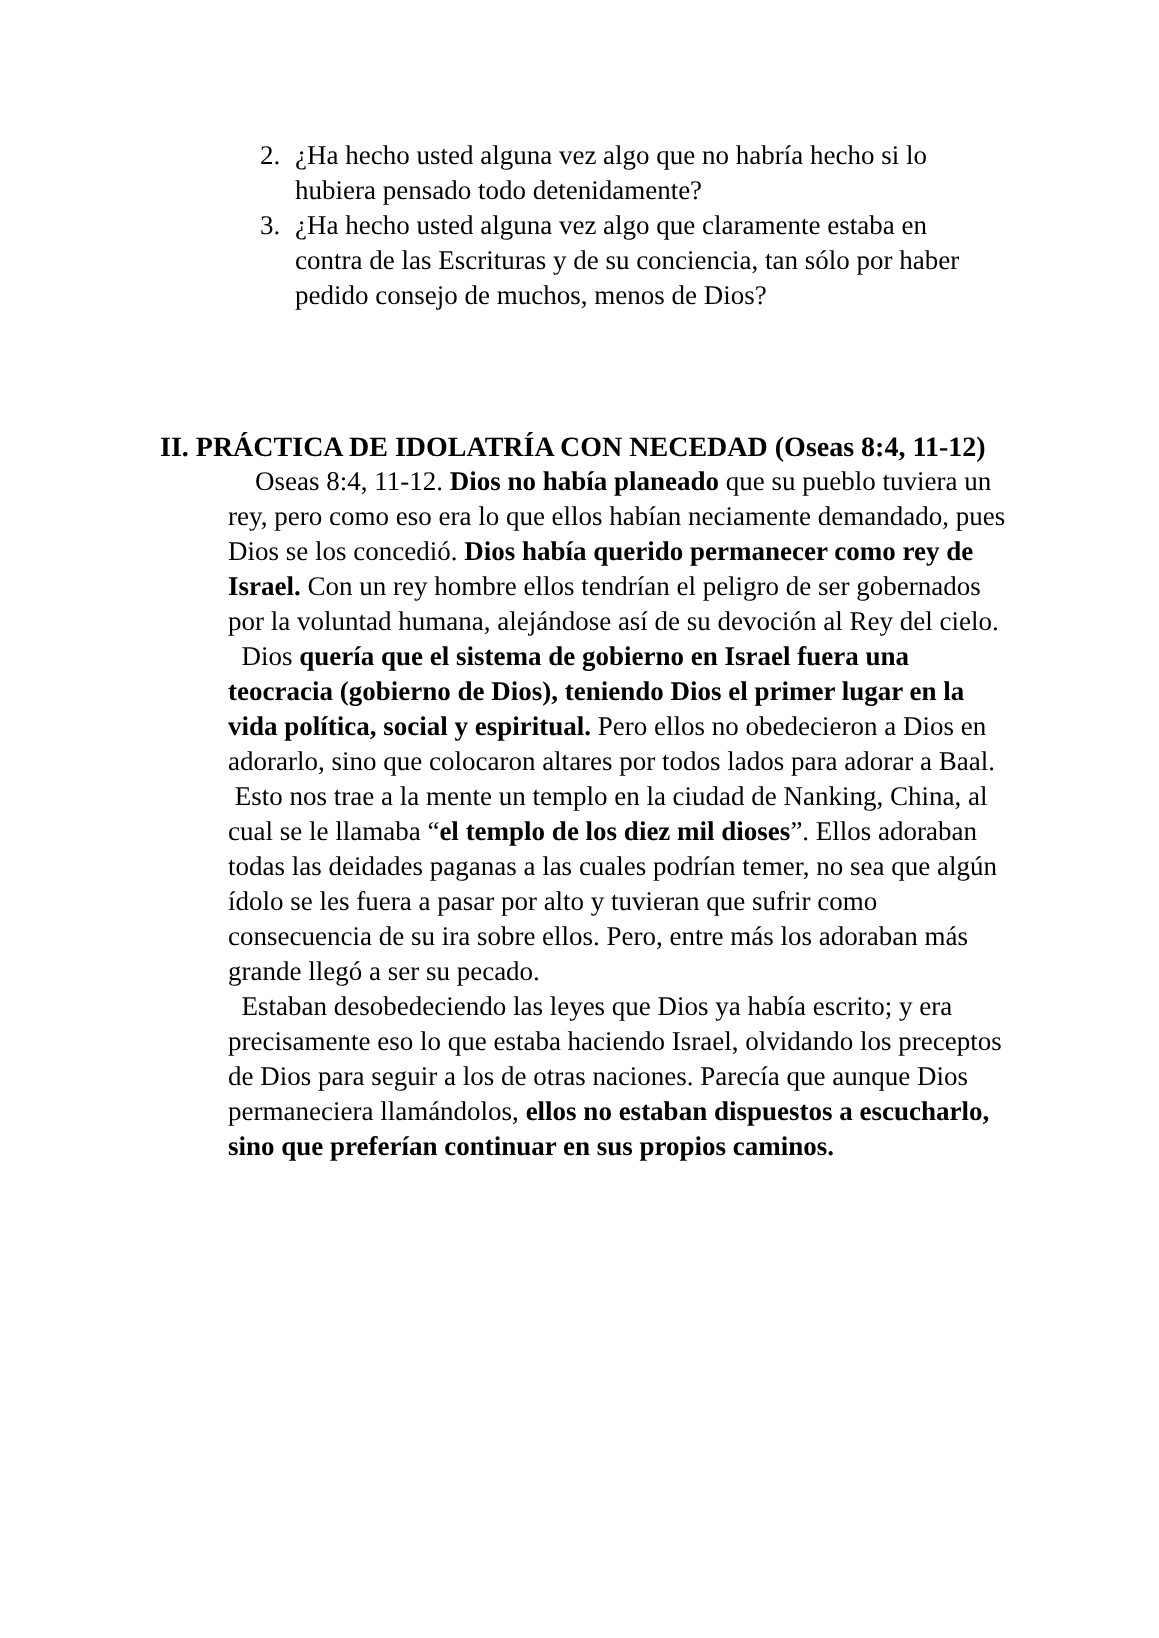2. ¿Ha hecho usted alguna vez algo que no habría hecho si lo hubiera pensado todo detenidamente?
3. ¿Ha hecho usted alguna vez algo que claramente estaba en contra de las Escrituras y de su conciencia, tan sólo por haber pedido consejo de muchos, menos de Dios?
II. PRÁCTICA DE IDOLATRÍA CON NECEDAD (Oseas 8:4, 11-12)
Oseas 8:4, 11-12. Dios no había planeado que su pueblo tuviera un rey, pero como eso era lo que ellos habían neciamente demandado, pues Dios se los concedió. Dios había querido permanecer como rey de Israel. Con un rey hombre ellos tendrían el peligro de ser gobernados por la voluntad humana, alejándose así de su devoción al Rey del cielo.
Dios quería que el sistema de gobierno en Israel fuera una teocracia (gobierno de Dios), teniendo Dios el primer lugar en la vida política, social y espiritual. Pero ellos no obedecieron a Dios en adorarlo, sino que colocaron altares por todos lados para adorar a Baal.
Esto nos trae a la mente un templo en la ciudad de Nanking, China, al cual se le llamaba “el templo de los diez mil dioses”. Ellos adoraban todas las deidades paganas a las cuales podrían temer, no sea que algún ídolo se les fuera a pasar por alto y tuvieran que sufrir como consecuencia de su ira sobre ellos. Pero, entre más los adoraban más grande llegó a ser su pecado.
Estaban desobedeciendo las leyes que Dios ya había escrito; y era precisamente eso lo que estaba haciendo Israel, olvidando los preceptos de Dios para seguir a los de otras naciones. Parecía que aunque Dios permaneciera llamándolos, ellos no estaban dispuestos a escucharlo, sino que preferían continuar en sus propios caminos.